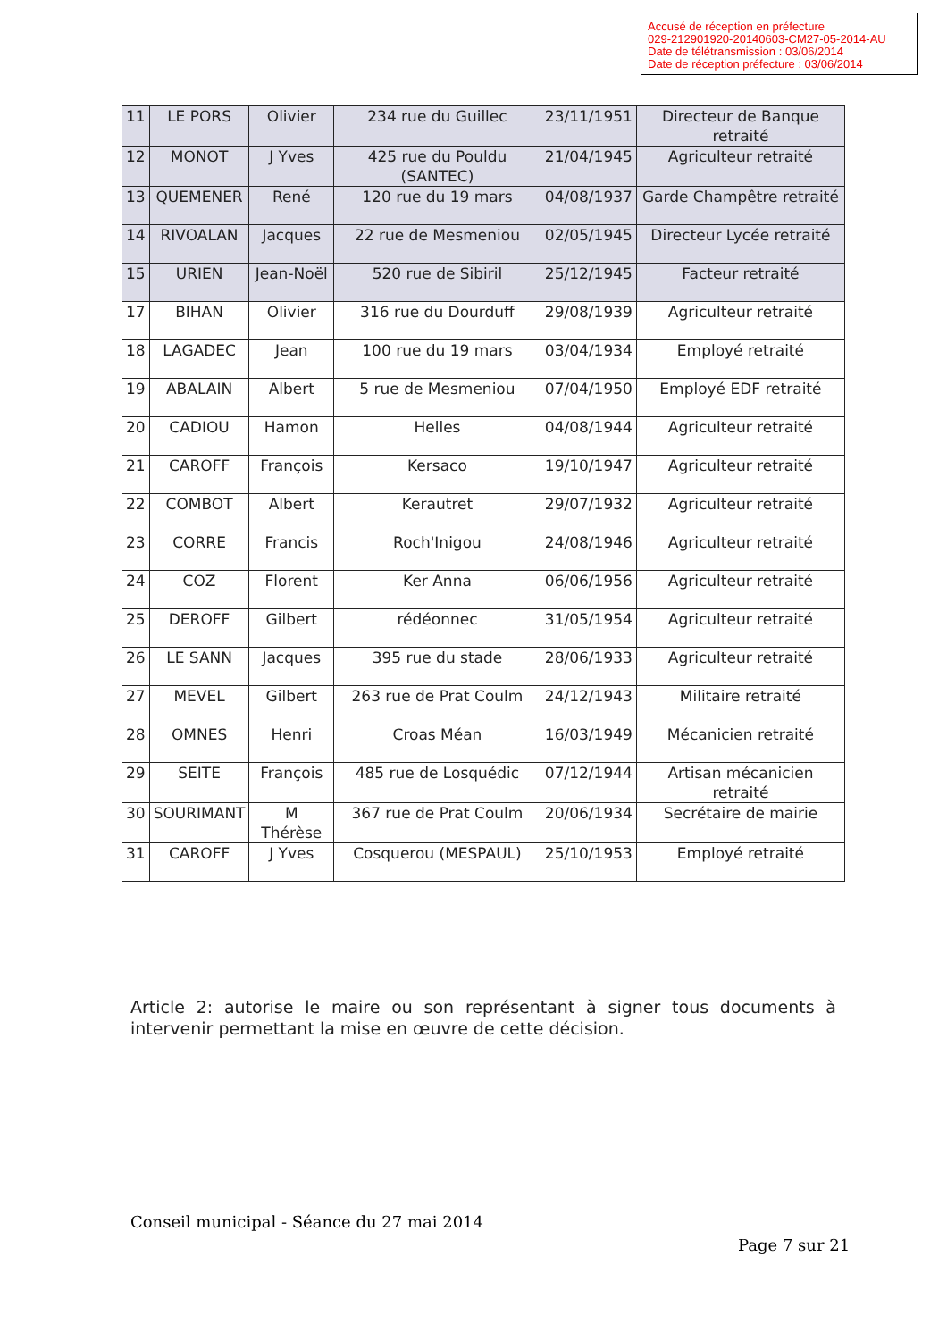Accusé de réception en préfecture
029-212901920-20140603-CM27-05-2014-AU
Date de télétransmission : 03/06/2014
Date de réception préfecture : 03/06/2014
| 11 | LE PORS | Olivier | 234 rue du Guillec | 23/11/1951 | Directeur de Banque retraité |
| 12 | MONOT | J Yves | 425 rue du Pouldu (SANTEC) | 21/04/1945 | Agriculteur retraité |
| 13 | QUEMENER | René | 120 rue du 19 mars | 04/08/1937 | Garde Champêtre retraité |
| 14 | RIVOALAN | Jacques | 22 rue de Mesmeniou | 02/05/1945 | Directeur Lycée retraité |
| 15 | URIEN | Jean-Noël | 520 rue de Sibiril | 25/12/1945 | Facteur retraité |
| 17 | BIHAN | Olivier | 316 rue du Dourduff | 29/08/1939 | Agriculteur retraité |
| 18 | LAGADEC | Jean | 100 rue du 19 mars | 03/04/1934 | Employé retraité |
| 19 | ABALAIN | Albert | 5 rue de Mesmeniou | 07/04/1950 | Employé EDF retraité |
| 20 | CADIOU | Hamon | Helles | 04/08/1944 | Agriculteur retraité |
| 21 | CAROFF | François | Kersaco | 19/10/1947 | Agriculteur retraité |
| 22 | COMBOT | Albert | Kerautret | 29/07/1932 | Agriculteur retraité |
| 23 | CORRE | Francis | Roch'Inigou | 24/08/1946 | Agriculteur retraité |
| 24 | COZ | Florent | Ker Anna | 06/06/1956 | Agriculteur retraité |
| 25 | DEROFF | Gilbert | rédéonnec | 31/05/1954 | Agriculteur retraité |
| 26 | LE SANN | Jacques | 395 rue du stade | 28/06/1933 | Agriculteur retraité |
| 27 | MEVEL | Gilbert | 263 rue de Prat Coulm | 24/12/1943 | Militaire retraité |
| 28 | OMNES | Henri | Croas Méan | 16/03/1949 | Mécanicien retraité |
| 29 | SEITE | François | 485 rue de Losquédic | 07/12/1944 | Artisan mécanicien retraité |
| 30 | SOURIMANT | M Thérèse | 367 rue de Prat Coulm | 20/06/1934 | Secrétaire de mairie |
| 31 | CAROFF | J Yves | Cosquerou (MESPAUL) | 25/10/1953 | Employé retraité |
Article 2: autorise le maire ou son représentant à signer tous documents à intervenir permettant la mise en œuvre de cette décision.
Conseil municipal - Séance du 27 mai 2014
Page 7 sur 21